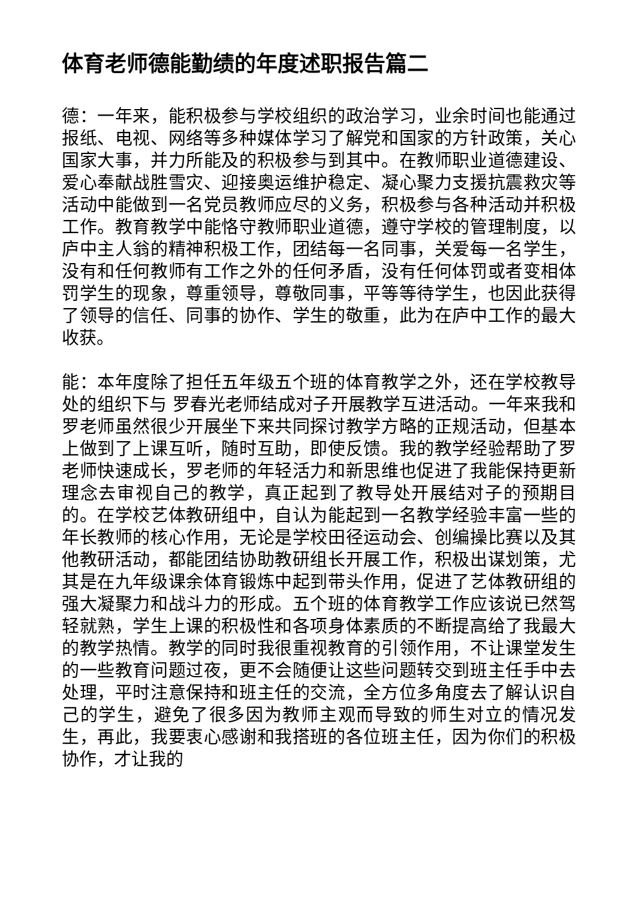体育老师德能勤绩的年度述职报告篇二
德：一年来，能积极参与学校组织的政治学习，业余时间也能通过报纸、电视、网络等多种媒体学习了解党和国家的方针政策，关心国家大事，并力所能及的积极参与到其中。在教师职业道德建设、爱心奉献战胜雪灾、迎接奥运维护稳定、凝心聚力支援抗震救灾等活动中能做到一名党员教师应尽的义务，积极参与各种活动并积极工作。教育教学中能恪守教师职业道德，遵守学校的管理制度，以庐中主人翁的精神积极工作，团结每一名同事，关爱每一名学生，没有和任何教师有工作之外的任何矛盾，没有任何体罚或者变相体罚学生的现象，尊重领导，尊敬同事，平等等待学生，也因此获得了领导的信任、同事的协作、学生的敬重，此为在庐中工作的最大收获。
能：本年度除了担任五年级五个班的体育教学之外，还在学校教导处的组织下与 罗春光老师结成对子开展教学互进活动。一年来我和罗老师虽然很少开展坐下来共同探讨教学方略的正规活动，但基本上做到了上课互听，随时互助，即使反馈。我的教学经验帮助了罗老师快速成长，罗老师的年轻活力和新思维也促进了我能保持更新理念去审视自己的教学，真正起到了教导处开展结对子的预期目的。在学校艺体教研组中，自认为能起到一名教学经验丰富一些的年长教师的核心作用，无论是学校田径运动会、创编操比赛以及其他教研活动，都能团结协助教研组长开展工作，积极出谋划策，尤其是在九年级课余体育锻炼中起到带头作用，促进了艺体教研组的强大凝聚力和战斗力的形成。五个班的体育教学工作应该说已然驾轻就熟，学生上课的积极性和各项身体素质的不断提高给了我最大的教学热情。教学的同时我很重视教育的引领作用，不让课堂发生的一些教育问题过夜，更不会随便让这些问题转交到班主任手中去处理，平时注意保持和班主任的交流，全方位多角度去了解认识自己的学生，避免了很多因为教师主观而导致的师生对立的情况发生，再此，我要衷心感谢和我搭班的各位班主任，因为你们的积极协作，才让我的